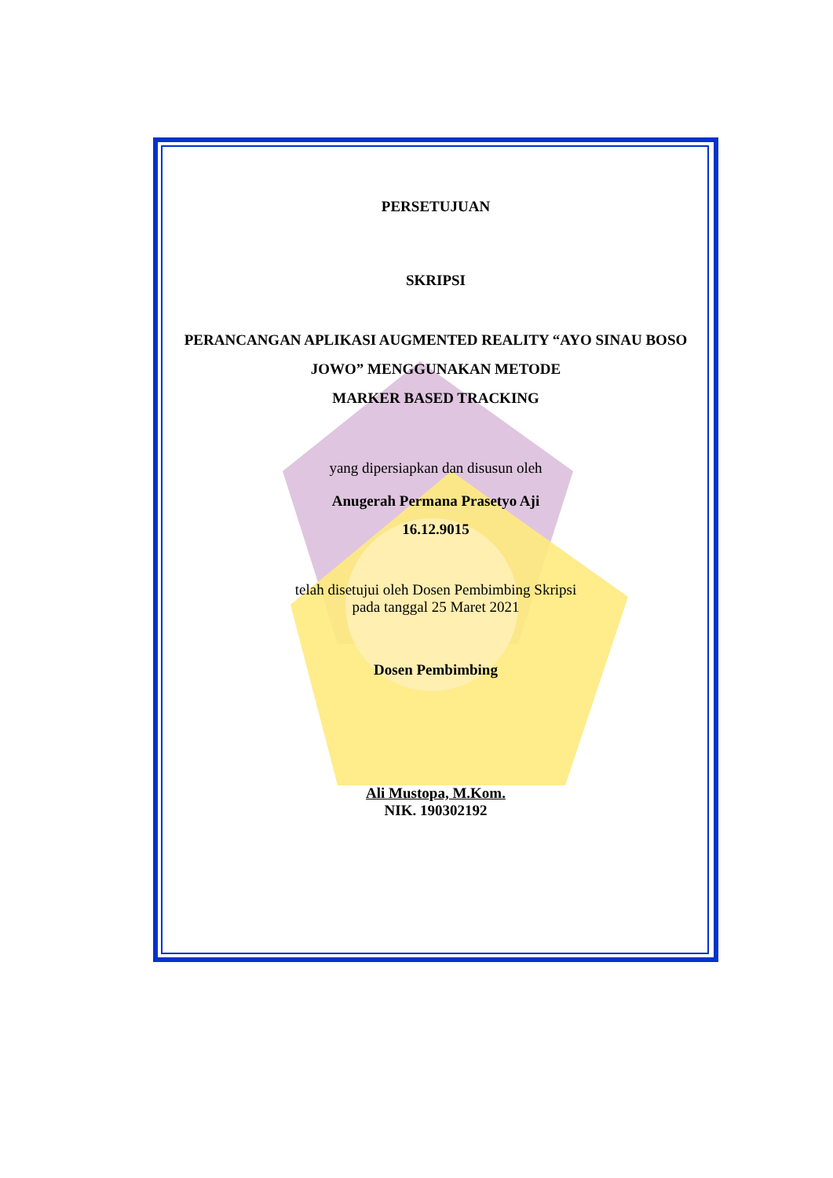PERSETUJUAN
SKRIPSI
PERANCANGAN APLIKASI AUGMENTED REALITY “AYO SINAU BOSO JOWO” MENGGUNAKAN METODE
MARKER BASED TRACKING
yang dipersiapkan dan disusun oleh
Anugerah Permana Prasetyo Aji
16.12.9015
telah disetujui oleh Dosen Pembimbing Skripsi
pada tanggal 25 Maret 2021
Dosen Pembimbing
Ali Mustopa, M.Kom.
NIK. 190302192